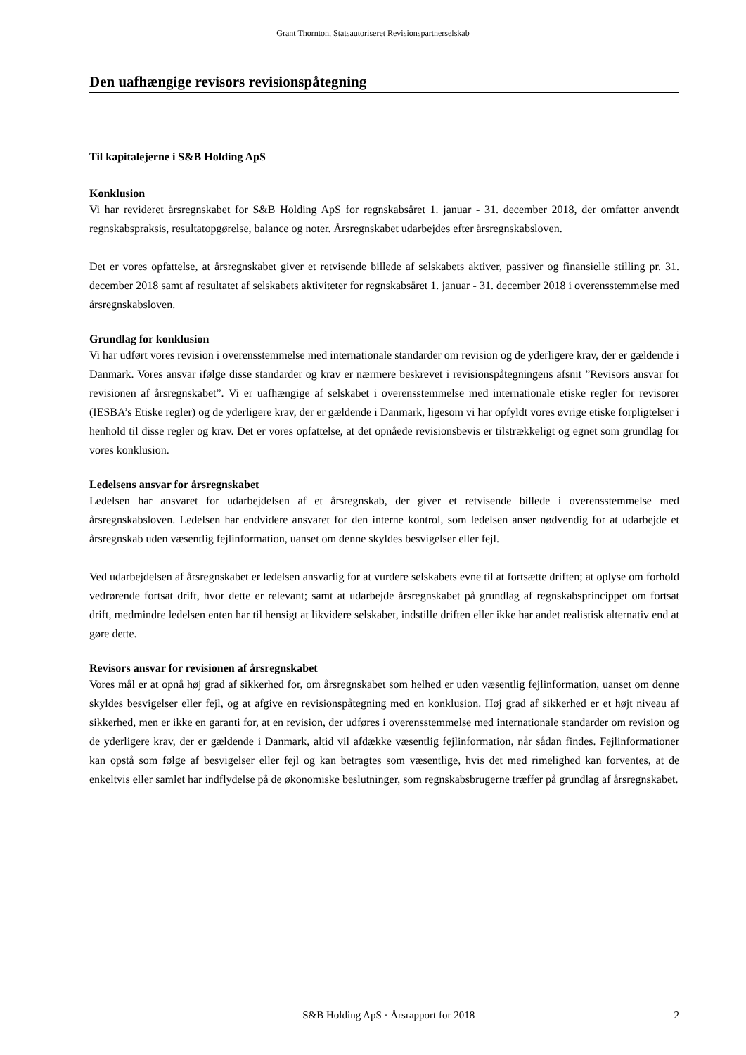Grant Thornton, Statsautoriseret Revisionspartnerselskab
Den uafhængige revisors revisionspåtegning
Til kapitalejerne i S&B Holding ApS
Konklusion
Vi har revideret årsregnskabet for S&B Holding ApS for regnskabsåret 1. januar - 31. december 2018, der omfatter anvendt regnskabspraksis, resultatopgørelse, balance og noter. Årsregnskabet udarbejdes efter årsregnskabsloven.
Det er vores opfattelse, at årsregnskabet giver et retvisende billede af selskabets aktiver, passiver og finansielle stilling pr. 31. december 2018 samt af resultatet af selskabets aktiviteter for regnskabsåret 1. januar - 31. december 2018 i overensstemmelse med årsregnskabsloven.
Grundlag for konklusion
Vi har udført vores revision i overensstemmelse med internationale standarder om revision og de yderligere krav, der er gældende i Danmark. Vores ansvar ifølge disse standarder og krav er nærmere beskrevet i revisionspåtegningens afsnit ”Revisors ansvar for revisionen af årsregnskabet”. Vi er uafhængige af selskabet i overensstemmelse med internationale etiske regler for revisorer (IESBA’s Etiske regler) og de yderligere krav, der er gældende i Danmark, ligesom vi har opfyldt vores øvrige etiske forpligtelser i henhold til disse regler og krav. Det er vores opfattelse, at det opnåede revisionsbevis er tilstrækkeligt og egnet som grundlag for vores konklusion.
Ledelsens ansvar for årsregnskabet
Ledelsen har ansvaret for udarbejdelsen af et årsregnskab, der giver et retvisende billede i overensstemmelse med årsregnskabsloven. Ledelsen har endvidere ansvaret for den interne kontrol, som ledelsen anser nødvendig for at udarbejde et årsregnskab uden væsentlig fejlinformation, uanset om denne skyldes besvigelser eller fejl.
Ved udarbejdelsen af årsregnskabet er ledelsen ansvarlig for at vurdere selskabets evne til at fortsætte driften; at oplyse om forhold vedrørende fortsat drift, hvor dette er relevant; samt at udarbejde årsregnskabet på grundlag af regnskabsprincippet om fortsat drift, medmindre ledelsen enten har til hensigt at likvidere selskabet, indstille driften eller ikke har andet realistisk alternativ end at gøre dette.
Revisors ansvar for revisionen af årsregnskabet
Vores mål er at opnå høj grad af sikkerhed for, om årsregnskabet som helhed er uden væsentlig fejlinformation, uanset om denne skyldes besvigelser eller fejl, og at afgive en revisionspåtegning med en konklusion. Høj grad af sikkerhed er et højt niveau af sikkerhed, men er ikke en garanti for, at en revision, der udføres i overensstemmelse med internationale standarder om revision og de yderligere krav, der er gældende i Danmark, altid vil afdække væsentlig fejlinformation, når sådan findes. Fejlinformationer kan opstå som følge af besvigelser eller fejl og kan betragtes som væsentlige, hvis det med rimelighed kan forventes, at de enkeltvis eller samlet har indflydelse på de økonomiske beslutninger, som regnskabsbrugerne træffer på grundlag af årsregnskabet.
S&B Holding ApS · Årsrapport for 2018 2